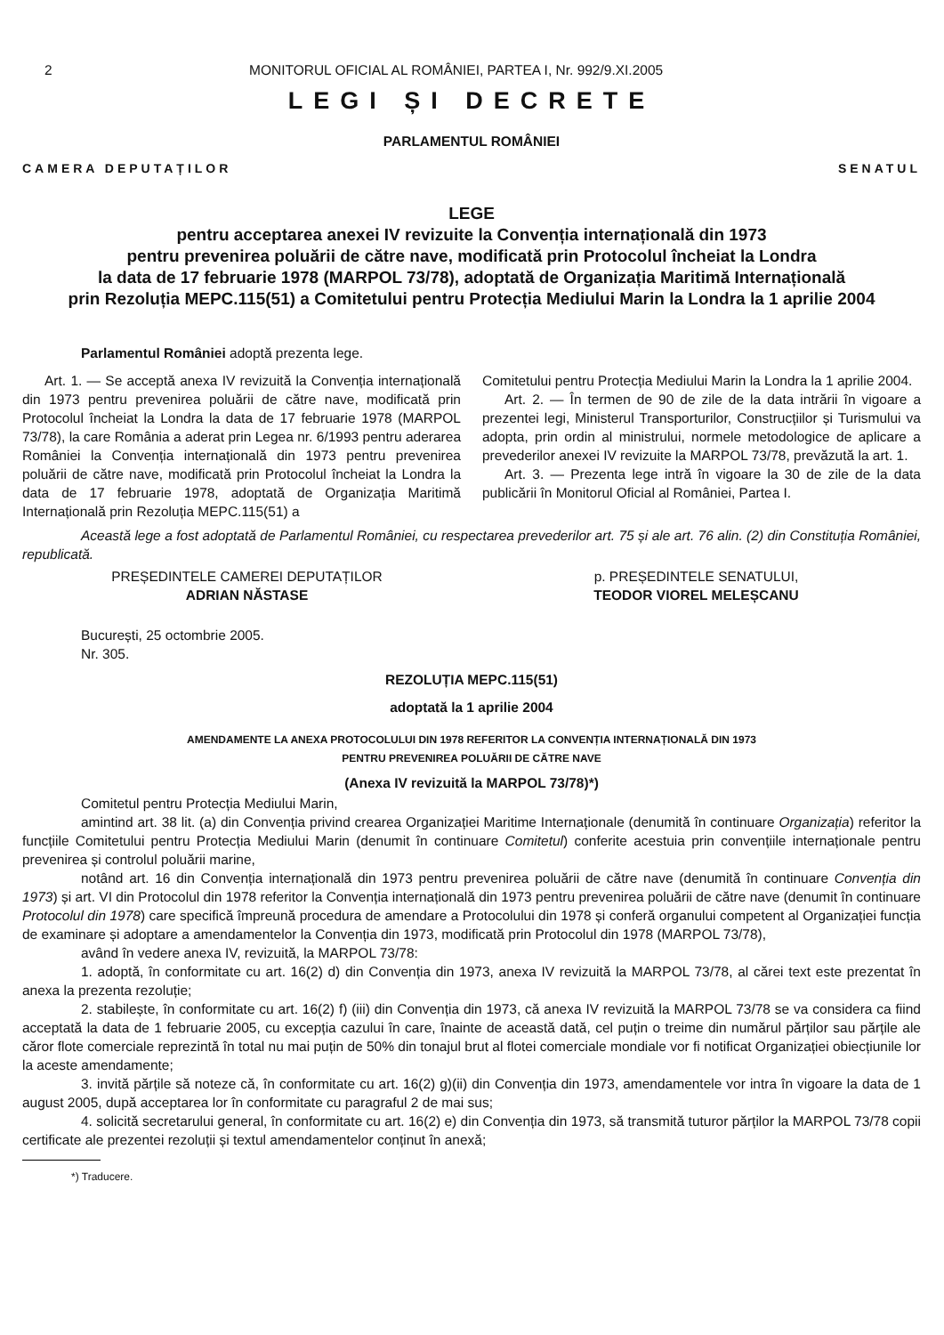2 MONITORUL OFICIAL AL ROMÂNIEI, PARTEA I, Nr. 992/9.XI.2005
LEGI ȘI DECRETE
PARLAMENTUL ROMÂNIEI
CAMERA DEPUTAȚILOR SENATUL
LEGE
pentru acceptarea anexei IV revizuite la Convenția internațională din 1973
pentru prevenirea poluării de către nave, modificată prin Protocolul încheiat la Londra
la data de 17 februarie 1978 (MARPOL 73/78), adoptată de Organizația Maritimă Internațională
prin Rezoluția MEPC.115(51) a Comitetului pentru Protecția Mediului Marin la Londra la 1 aprilie 2004
Parlamentul României adoptă prezenta lege.
Art. 1. — Se acceptă anexa IV revizuită la Convenția internațională din 1973 pentru prevenirea poluării de către nave, modificată prin Protocolul încheiat la Londra la data de 17 februarie 1978 (MARPOL 73/78), la care România a aderat prin Legea nr. 6/1993 pentru aderarea României la Convenția internațională din 1973 pentru prevenirea poluării de către nave, modificată prin Protocolul încheiat la Londra la data de 17 februarie 1978, adoptată de Organizația Maritimă Internațională prin Rezoluția MEPC.115(51) a
Comitetului pentru Protecția Mediului Marin la Londra la 1 aprilie 2004.
Art. 2. — În termen de 90 de zile de la data intrării în vigoare a prezentei legi, Ministerul Transporturilor, Construcțiilor și Turismului va adopta, prin ordin al ministrului, normele metodologice de aplicare a prevederilor anexei IV revizuite la MARPOL 73/78, prevăzută la art. 1.
Art. 3. — Prezenta lege intră în vigoare la 30 de zile de la data publicării în Monitorul Oficial al României, Partea I.
Această lege a fost adoptată de Parlamentul României, cu respectarea prevederilor art. 75 și ale art. 76 alin. (2) din Constituția României, republicată.
PREȘEDINTELE CAMEREI DEPUTAȚILOR
ADRIAN NĂSTASE
p. PREȘEDINTELE SENATULUI,
TEODOR VIOREL MELEȘCANU
București, 25 octombrie 2005.
Nr. 305.
REZOLUȚIA MEPC.115(51)
adoptată la 1 aprilie 2004
AMENDAMENTE LA ANEXA PROTOCOLULUI DIN 1978 REFERITOR LA CONVENȚIA INTERNAȚIONALĂ DIN 1973
PENTRU PREVENIREA POLUĂRII DE CĂTRE NAVE
(Anexa IV revizuită la MARPOL 73/78)*)
Comitetul pentru Protecția Mediului Marin,
amintind art. 38 lit. (a) din Convenția privind crearea Organizației Maritime Internaționale (denumită în continuare Organizația) referitor la funcțiile Comitetului pentru Protecția Mediului Marin (denumit în continuare Comitetul) conferite acestuia prin convențiile internaționale pentru prevenirea și controlul poluării marine,
notând art. 16 din Convenția internațională din 1973 pentru prevenirea poluării de către nave (denumită în continuare Convenția din 1973) și art. VI din Protocolul din 1978 referitor la Convenția internațională din 1973 pentru prevenirea poluării de către nave (denumit în continuare Protocolul din 1978) care specifică împreună procedura de amendare a Protocolului din 1978 și conferă organului competent al Organizației funcția de examinare și adoptare a amendamentelor la Convenția din 1973, modificată prin Protocolul din 1978 (MARPOL 73/78),
având în vedere anexa IV, revizuită, la MARPOL 73/78:
1. adoptă, în conformitate cu art. 16(2) d) din Convenția din 1973, anexa IV revizuită la MARPOL 73/78, al cărei text este prezentat în anexa la prezenta rezoluție;
2. stabilește, în conformitate cu art. 16(2) f) (iii) din Convenția din 1973, că anexa IV revizuită la MARPOL 73/78 se va considera ca fiind acceptată la data de 1 februarie 2005, cu excepția cazului în care, înainte de această dată, cel puțin o treime din numărul părților sau părțile ale căror flote comerciale reprezintă în total nu mai puțin de 50% din tonajul brut al flotei comerciale mondiale vor fi notificat Organizației obiecțiunile lor la aceste amendamente;
3. invită părțile să noteze că, în conformitate cu art. 16(2) g)(ii) din Convenția din 1973, amendamentele vor intra în vigoare la data de 1 august 2005, după acceptarea lor în conformitate cu paragraful 2 de mai sus;
4. solicită secretarului general, în conformitate cu art. 16(2) e) din Convenția din 1973, să transmită tuturor părților la MARPOL 73/78 copii certificate ale prezentei rezoluții și textul amendamentelor conținut în anexă;
*) Traducere.